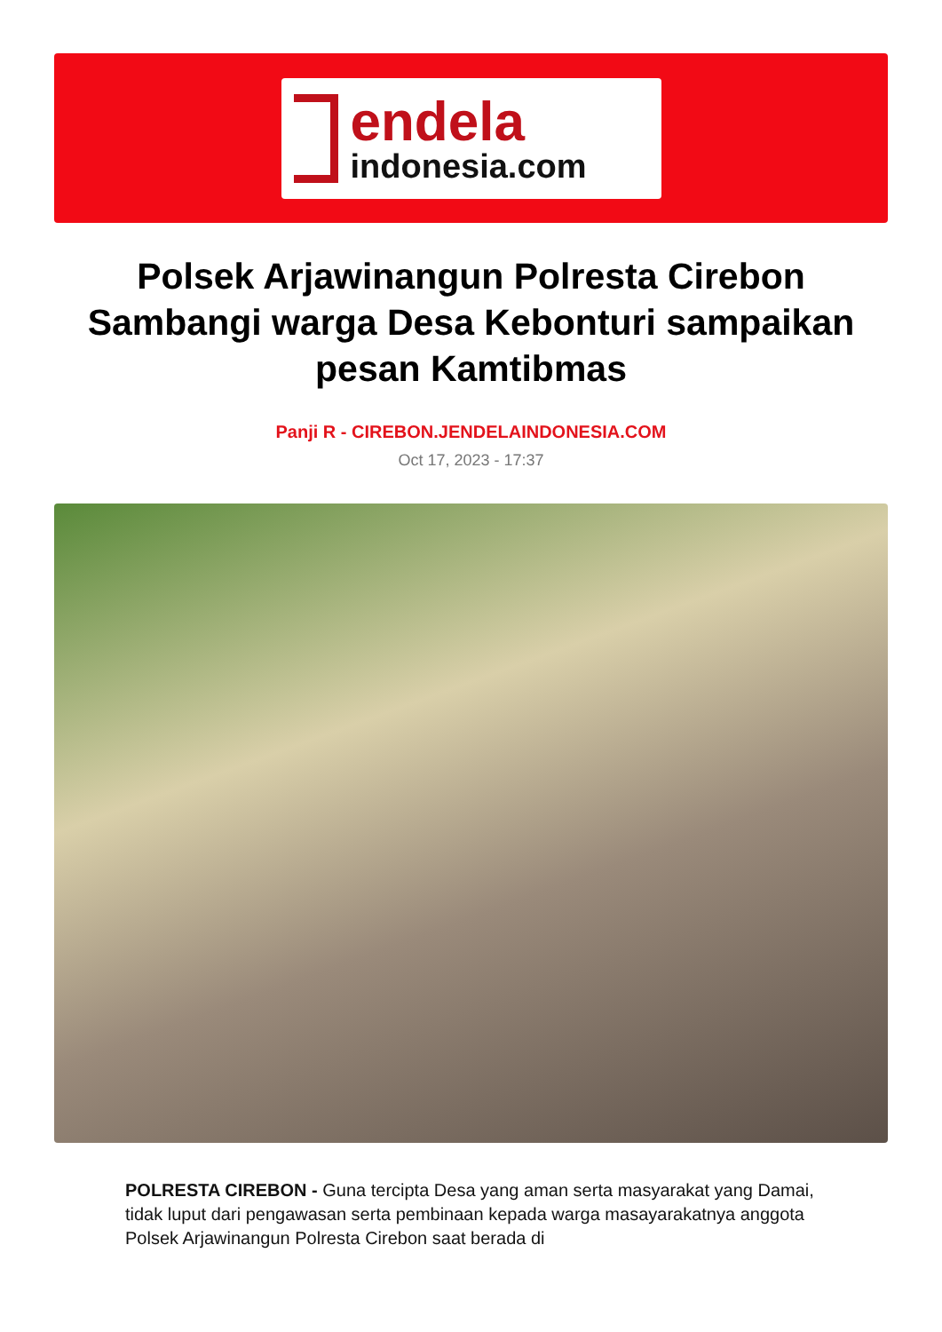endela
indonesia.com
Polsek Arjawinangun Polresta Cirebon Sambangi warga Desa Kebonturi sampaikan pesan Kamtibmas
Panji R - CIREBON.JENDELAINDONESIA.COM
Oct 17, 2023 - 17:37
POLRESTA CIREBON - Guna tercipta Desa yang aman serta masyarakat yang Damai, tidak luput dari pengawasan serta pembinaan kepada warga masayarakatnya anggota Polsek Arjawinangun Polresta Cirebon saat berada di